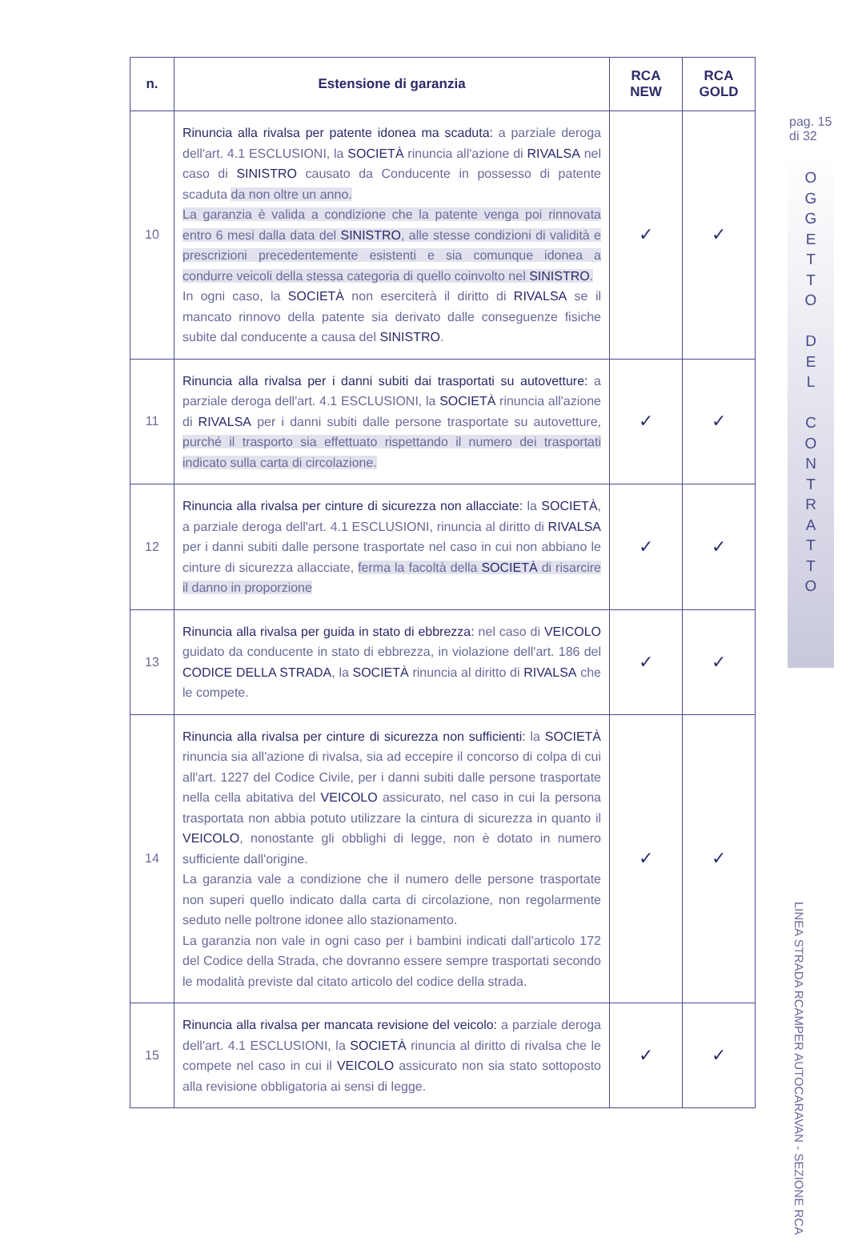pag. 15
di 32
O
G
G
E
T
T
O
D
E
L
C
O
N
T
R
A
T
T
O
LINEA STRADA RCAMPER AUTOCARAVAN - SEZIONE RCA
| n. | Estensione di garanzia | RCA NEW | RCA GOLD |
| --- | --- | --- | --- |
| 10 | Rinuncia alla rivalsa per patente idonea ma scaduta: a parziale deroga dell'art. 4.1 ESCLUSIONI, la SOCIETÀ rinuncia all'azione di RIVALSA nel caso di SINISTRO causato da Conducente in possesso di patente scaduta da non oltre un anno. La garanzia è valida a condizione che la patente venga poi rinnovata entro 6 mesi dalla data del SINISTRO , alle stesse condizioni di validità e prescrizioni precedentemente esistenti e sia comunque idonea a condurre veicoli della stessa categoria di quello coinvolto nel SINISTRO . In ogni caso, la SOCIETÀ non eserciterà il diritto di RIVALSA se il mancato rinnovo della patente sia derivato dalle conseguenze fisiche subite dal conducente a causa del SINISTRO . | ✓ | ✓ |
| 11 | Rinuncia alla rivalsa per i danni subiti dai trasportati su autovetture: a parziale deroga dell'art. 4.1 ESCLUSIONI, la SOCIETÀ rinuncia all'azione di RIVALSA per i danni subiti dalle persone trasportate su autovetture, purché il trasporto sia effettuato rispettando il numero dei trasportati indicato sulla carta di circolazione. | ✓ | ✓ |
| 12 | Rinuncia alla rivalsa per cinture di sicurezza non allacciate: la SOCIETÀ , a parziale deroga dell'art. 4.1 ESCLUSIONI, rinuncia al diritto di RIVALSA per i danni subiti dalle persone trasportate nel caso in cui non abbiano le cinture di sicurezza allacciate, ferma la facoltà della SOCIETÀ di risarcire il danno in proporzione | ✓ | ✓ |
| 13 | Rinuncia alla rivalsa per guida in stato di ebbrezza: nel caso di VEICOLO guidato da conducente in stato di ebbrezza, in violazione dell'art. 186 del CODICE DELLA STRADA , la SOCIETÀ rinuncia al diritto di RIVALSA che le compete. | ✓ | ✓ |
| 14 | Rinuncia alla rivalsa per cinture di sicurezza non sufficienti: la SOCIETÀ rinuncia sia all'azione di rivalsa, sia ad eccepire il concorso di colpa di cui all'art. 1227 del Codice Civile, per i danni subiti dalle persone trasportate nella cella abitativa del VEICOLO assicurato, nel caso in cui la persona trasportata non abbia potuto utilizzare la cintura di sicurezza in quanto il VEICOLO , nonostante gli obblighi di legge, non è dotato in numero sufficiente dall'origine. La garanzia vale a condizione che il numero delle persone trasportate non superi quello indicato dalla carta di circolazione, non regolarmente seduto nelle poltrone idonee allo stazionamento. La garanzia non vale in ogni caso per i bambini indicati dall'articolo 172 del Codice della Strada, che dovranno essere sempre trasportati secondo le modalità previste dal citato articolo del codice della strada. | ✓ | ✓ |
| 15 | Rinuncia alla rivalsa per mancata revisione del veicolo: a parziale deroga dell'art. 4.1 ESCLUSIONI, la SOCIETÀ rinuncia al diritto di rivalsa che le compete nel caso in cui il VEICOLO assicurato non sia stato sottoposto alla revisione obbligatoria ai sensi di legge. | ✓ | ✓ |